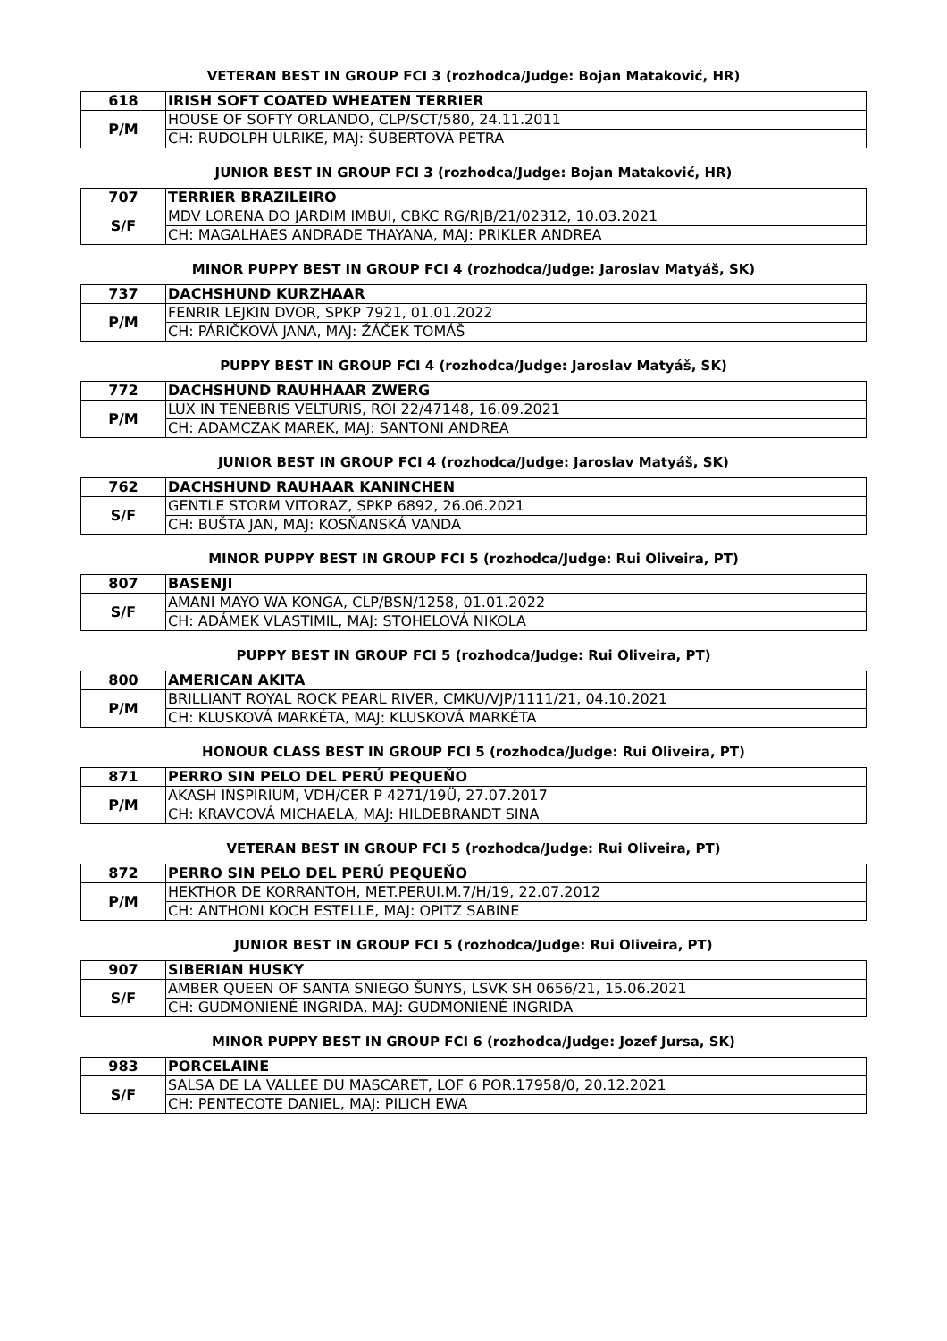VETERAN BEST IN GROUP FCI 3 (rozhodca/Judge: Bojan Mataković, HR)
| 618 | IRISH SOFT COATED WHEATEN TERRIER |
| P/M | HOUSE OF SOFTY ORLANDO, CLP/SCT/580, 24.11.2011 |
| | CH: RUDOLPH ULRIKE, MAJ: ŠUBERTOVÁ PETRA |
JUNIOR BEST IN GROUP FCI 3 (rozhodca/Judge: Bojan Mataković, HR)
| 707 | TERRIER BRAZILEIRO |
| S/F | MDV LORENA DO JARDIM IMBUI, CBKC RG/RJB/21/02312, 10.03.2021 |
| | CH: MAGALHAES ANDRADE THAYANA, MAJ: PRIKLER ANDREA |
MINOR PUPPY BEST IN GROUP FCI 4 (rozhodca/Judge: Jaroslav Matyáš, SK)
| 737 | DACHSHUND KURZHAAR |
| P/M | FENRIR LEJKIN DVOR, SPKP 7921, 01.01.2022 |
| | CH: PÁRIČKOVÁ JANA, MAJ: ŽÁČEK TOMÁŠ |
PUPPY BEST IN GROUP FCI 4 (rozhodca/Judge: Jaroslav Matyáš, SK)
| 772 | DACHSHUND RAUHHAAR ZWERG |
| P/M | LUX IN TENEBRIS VELTURIS, ROI 22/47148, 16.09.2021 |
| | CH: ADAMCZAK MAREK, MAJ: SANTONI ANDREA |
JUNIOR BEST IN GROUP FCI 4 (rozhodca/Judge: Jaroslav Matyáš, SK)
| 762 | DACHSHUND RAUHAAR KANINCHEN |
| S/F | GENTLE STORM VITORAZ, SPKP 6892, 26.06.2021 |
| | CH: BUŠTA JAN, MAJ: KOSŇANSKÁ VANDA |
MINOR PUPPY BEST IN GROUP FCI 5 (rozhodca/Judge: Rui Oliveira, PT)
| 807 | BASENJI |
| S/F | AMANI MAYO WA KONGA, CLP/BSN/1258, 01.01.2022 |
| | CH: ADÁMEK VLASTIMIL, MAJ: STOHELOVÁ NIKOLA |
PUPPY BEST IN GROUP FCI 5 (rozhodca/Judge: Rui Oliveira, PT)
| 800 | AMERICAN AKITA |
| P/M | BRILLIANT ROYAL ROCK PEARL RIVER, CMKU/VJP/1111/21, 04.10.2021 |
| | CH: KLUSKOVÁ MARKÉTA, MAJ: KLUSKOVÁ MARKÉTA |
HONOUR CLASS BEST IN GROUP FCI 5 (rozhodca/Judge: Rui Oliveira, PT)
| 871 | PERRO SIN PELO DEL PERÚ PEQUEŇO |
| P/M | AKASH INSPIRIUM, VDH/CER P 4271/19Ü, 27.07.2017 |
| | CH: KRAVCOVÁ MICHAELA, MAJ: HILDEBRANDT SINA |
VETERAN BEST IN GROUP FCI 5 (rozhodca/Judge: Rui Oliveira, PT)
| 872 | PERRO SIN PELO DEL PERÚ PEQUEŇO |
| P/M | HEKTHOR DE KORRANTOH, MET.PERUI.M.7/H/19, 22.07.2012 |
| | CH: ANTHONI KOCH ESTELLE, MAJ: OPITZ SABINE |
JUNIOR BEST IN GROUP FCI 5 (rozhodca/Judge: Rui Oliveira, PT)
| 907 | SIBERIAN HUSKY |
| S/F | AMBER QUEEN OF SANTA SNIEGO ŠUNYS, LSVK SH 0656/21, 15.06.2021 |
| | CH: GUDMONIENÉ INGRIDA, MAJ: GUDMONIENÉ INGRIDA |
MINOR PUPPY BEST IN GROUP FCI 6 (rozhodca/Judge: Jozef Jursa, SK)
| 983 | PORCELAINE |
| S/F | SALSA DE LA VALLEE DU MASCARET, LOF 6 POR.17958/0, 20.12.2021 |
| | CH: PENTECOTE DANIEL, MAJ: PILICH EWA |